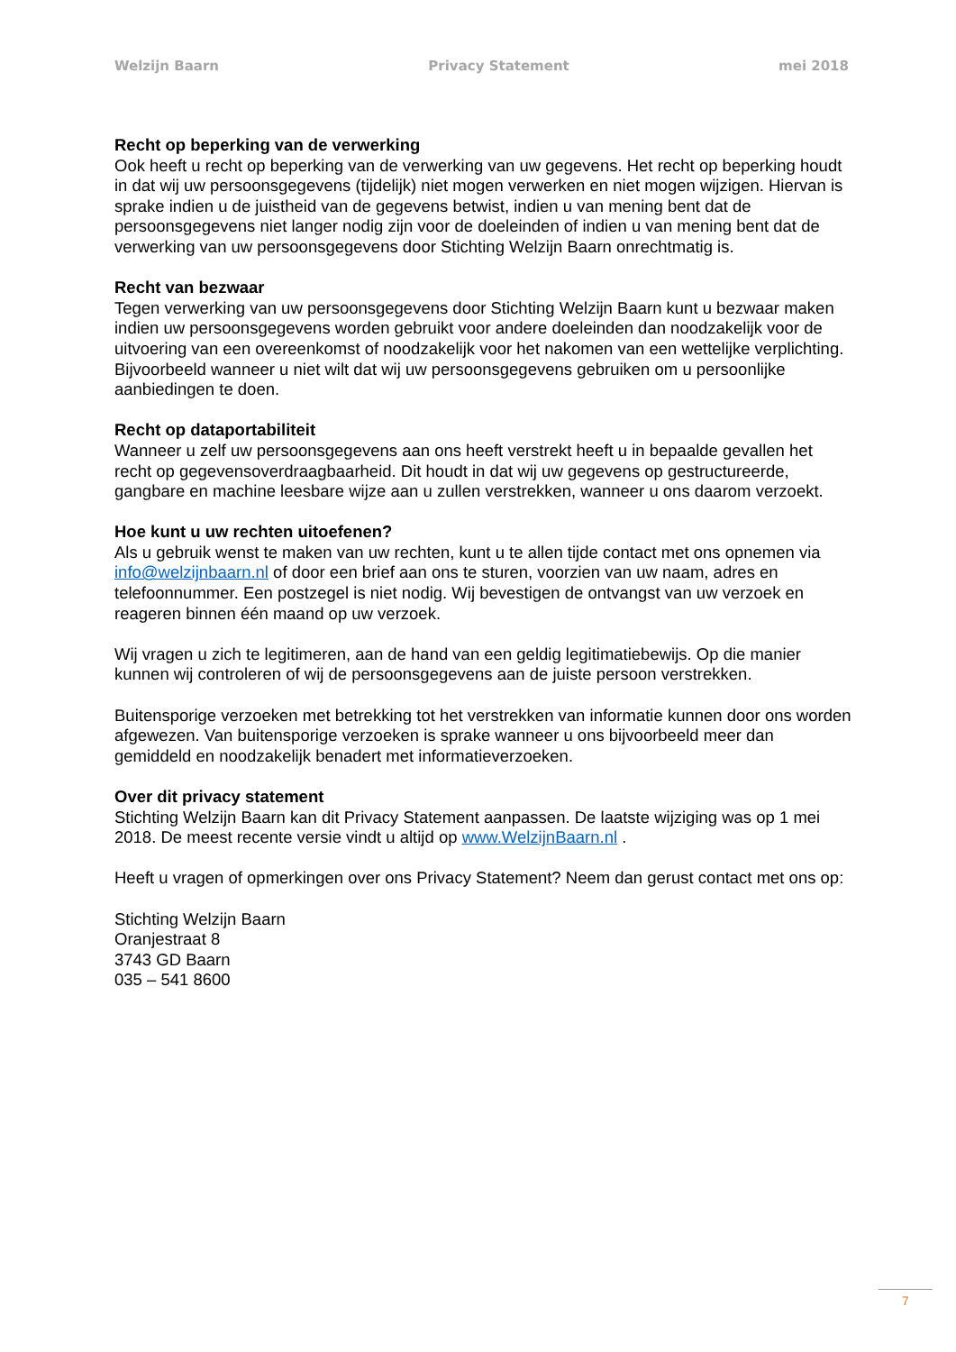Welzijn Baarn Privacy Statement mei 2018
Recht op beperking van de verwerking
Ook heeft u recht op beperking van de verwerking van uw gegevens. Het recht op beperking houdt in dat wij uw persoonsgegevens (tijdelijk) niet mogen verwerken en niet mogen wijzigen. Hiervan is sprake indien u de juistheid van de gegevens betwist, indien u van mening bent dat de persoonsgegevens niet langer nodig zijn voor de doeleinden of indien u van mening bent dat de verwerking van uw persoonsgegevens door Stichting Welzijn Baarn onrechtmatig is.
Recht van bezwaar
Tegen verwerking van uw persoonsgegevens door Stichting Welzijn Baarn kunt u bezwaar maken indien uw persoonsgegevens worden gebruikt voor andere doeleinden dan noodzakelijk voor de uitvoering van een overeenkomst of noodzakelijk voor het nakomen van een wettelijke verplichting. Bijvoorbeeld wanneer u niet wilt dat wij uw persoonsgegevens gebruiken om u persoonlijke aanbiedingen te doen.
Recht op dataportabiliteit
Wanneer u zelf uw persoonsgegevens aan ons heeft verstrekt heeft u in bepaalde gevallen het recht op gegevensoverdraagbaarheid. Dit houdt in dat wij uw gegevens op gestructureerde, gangbare en machine leesbare wijze aan u zullen verstrekken, wanneer u ons daarom verzoekt.
Hoe kunt u uw rechten uitoefenen?
Als u gebruik wenst te maken van uw rechten, kunt u te allen tijde contact met ons opnemen via info@welzijnbaarn.nl of door een brief aan ons te sturen, voorzien van uw naam, adres en telefoonnummer. Een postzegel is niet nodig. Wij bevestigen de ontvangst van uw verzoek en reageren binnen één maand op uw verzoek.
Wij vragen u zich te legitimeren, aan de hand van een geldig legitimatiebewijs. Op die manier kunnen wij controleren of wij de persoonsgegevens aan de juiste persoon verstrekken.
Buitensporige verzoeken met betrekking tot het verstrekken van informatie kunnen door ons worden afgewezen. Van buitensporige verzoeken is sprake wanneer u ons bijvoorbeeld meer dan gemiddeld en noodzakelijk benadert met informatieverzoeken.
Over dit privacy statement
Stichting Welzijn Baarn kan dit Privacy Statement aanpassen. De laatste wijziging was op 1 mei 2018. De meest recente versie vindt u altijd op www.WelzijnBaarn.nl .
Heeft u vragen of opmerkingen over ons Privacy Statement? Neem dan gerust contact met ons op:
Stichting Welzijn Baarn
Oranjestraat 8
3743 GD Baarn
035 – 541 8600
7